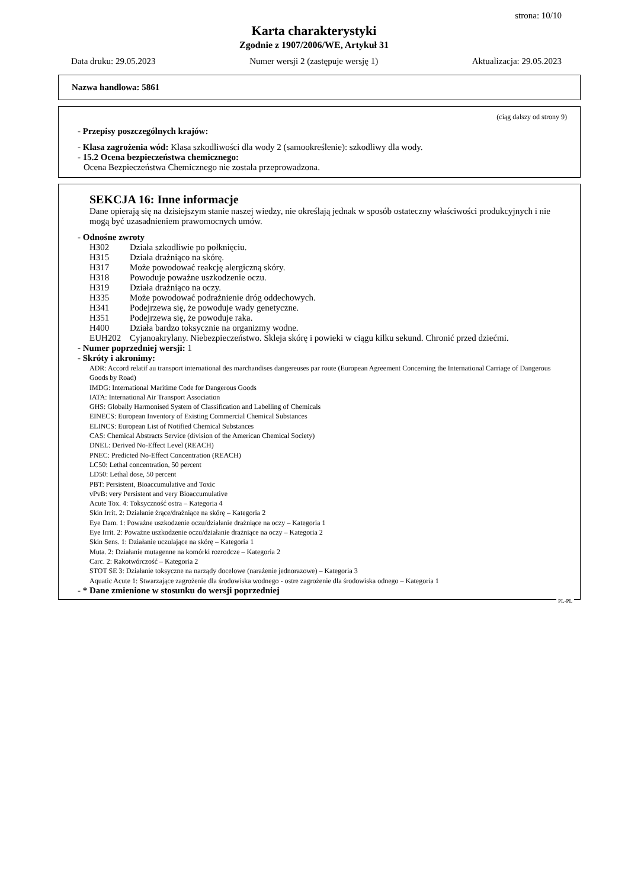strona: 10/10
Karta charakterystyki
Zgodnie z 1907/2006/WE, Artykuł 31
Data druku: 29.05.2023 Numer wersji 2 (zastępuje wersję 1) Aktualizacja: 29.05.2023
Nazwa handlowa: 5861
(ciąg dalszy od strony 9)
- Przepisy poszczególnych krajów:
- Klasa zagrożenia wód: Klasa szkodliwości dla wody 2 (samookreślenie): szkodliwy dla wody.
- 15.2 Ocena bezpieczeństwa chemicznego:
Ocena Bezpieczeństwa Chemicznego nie została przeprowadzona.
SEKCJA 16: Inne informacje
Dane opierają się na dzisiejszym stanie naszej wiedzy, nie określają jednak w sposób ostateczny właściwości produkcyjnych i nie mogą być uzasadnieniem prawomocnych umów.
- Odnośne zwroty
H302 Działa szkodliwie po połknięciu.
H315 Działa drażniąco na skórę.
H317 Może powodować reakcję alergiczną skóry.
H318 Powoduje poważne uszkodzenie oczu.
H319 Działa drażniąco na oczy.
H335 Może powodować podrażnienie dróg oddechowych.
H341 Podejrzewa się, że powoduje wady genetyczne.
H351 Podejrzewa się, że powoduje raka.
H400 Działa bardzo toksycznie na organizmy wodne.
EUH202 Cyjanoakrylany. Niebezpieczeństwo. Skleja skórę i powieki w ciągu kilku sekund. Chronić przed dziećmi.
- Numer poprzedniej wersji: 1
- Skróty i akronimy:
ADR: Accord relatif au transport international des marchandises dangereuses par route (European Agreement Concerning the International Carriage of Dangerous Goods by Road)
IMDG: International Maritime Code for Dangerous Goods
IATA: International Air Transport Association
GHS: Globally Harmonised System of Classification and Labelling of Chemicals
EINECS: European Inventory of Existing Commercial Chemical Substances
ELINCS: European List of Notified Chemical Substances
CAS: Chemical Abstracts Service (division of the American Chemical Society)
DNEL: Derived No-Effect Level (REACH)
PNEC: Predicted No-Effect Concentration (REACH)
LC50: Lethal concentration, 50 percent
LD50: Lethal dose, 50 percent
PBT: Persistent, Bioaccumulative and Toxic
vPvB: very Persistent and very Bioaccumulative
Acute Tox. 4: Toksyczność ostra – Kategoria 4
Skin Irrit. 2: Działanie żrące/drażniące na skórę – Kategoria 2
Eye Dam. 1: Poważne uszkodzenie oczu/działanie drażniące na oczy – Kategoria 1
Eye Irrit. 2: Poważne uszkodzenie oczu/działanie drażniące na oczy – Kategoria 2
Skin Sens. 1: Działanie uczulające na skórę – Kategoria 1
Muta. 2: Działanie mutagenne na komórki rozrodcze – Kategoria 2
Carc. 2: Rakotwórczość – Kategoria 2
STOT SE 3: Działanie toksyczne na narządy docelowe (narażenie jednorazowe) – Kategoria 3
Aquatic Acute 1: Stwarzające zagrożenie dla środowiska wodnego - ostre zagrożenie dla środowiska odnego – Kategoria 1
- * Dane zmienione w stosunku do wersji poprzedniej
PL-PL